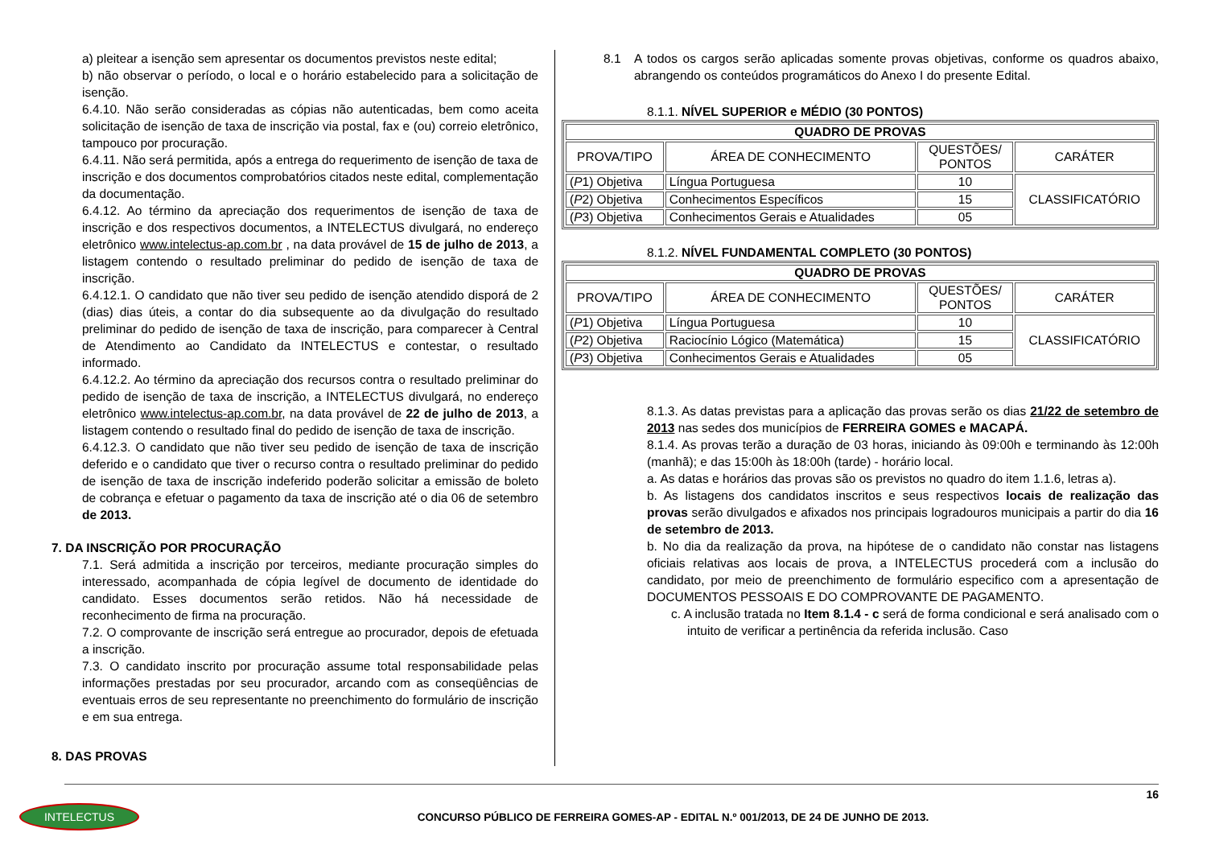a) pleitear a isenção sem apresentar os documentos previstos neste edital;
b) não observar o período, o local e o horário estabelecido para a solicitação de isenção.
6.4.10. Não serão consideradas as cópias não autenticadas, bem como aceita solicitação de isenção de taxa de inscrição via postal, fax e (ou) correio eletrônico, tampouco por procuração.
6.4.11. Não será permitida, após a entrega do requerimento de isenção de taxa de inscrição e dos documentos comprobatórios citados neste edital, complementação da documentação.
6.4.12. Ao término da apreciação dos requerimentos de isenção de taxa de inscrição e dos respectivos documentos, a INTELECTUS divulgará, no endereço eletrônico www.intelectus-ap.com.br , na data provável de 15 de julho de 2013, a listagem contendo o resultado preliminar do pedido de isenção de taxa de inscrição.
6.4.12.1. O candidato que não tiver seu pedido de isenção atendido disporá de 2 (dias) dias úteis, a contar do dia subsequente ao da divulgação do resultado preliminar do pedido de isenção de taxa de inscrição, para comparecer à Central de Atendimento ao Candidato da INTELECTUS e contestar, o resultado informado.
6.4.12.2. Ao término da apreciação dos recursos contra o resultado preliminar do pedido de isenção de taxa de inscrição, a INTELECTUS divulgará, no endereço eletrônico www.intelectus-ap.com.br, na data provável de 22 de julho de 2013, a listagem contendo o resultado final do pedido de isenção de taxa de inscrição.
6.4.12.3. O candidato que não tiver seu pedido de isenção de taxa de inscrição deferido e o candidato que tiver o recurso contra o resultado preliminar do pedido de isenção de taxa de inscrição indeferido poderão solicitar a emissão de boleto de cobrança e efetuar o pagamento da taxa de inscrição até o dia 06 de setembro de 2013.
7. DA INSCRIÇÃO POR PROCURAÇÃO
7.1. Será admitida a inscrição por terceiros, mediante procuração simples do interessado, acompanhada de cópia legível de documento de identidade do candidato. Esses documentos serão retidos. Não há necessidade de reconhecimento de firma na procuração.
7.2. O comprovante de inscrição será entregue ao procurador, depois de efetuada a inscrição.
7.3. O candidato inscrito por procuração assume total responsabilidade pelas informações prestadas por seu procurador, arcando com as conseqüências de eventuais erros de seu representante no preenchimento do formulário de inscrição e em sua entrega.
8. DAS PROVAS
8.1 A todos os cargos serão aplicadas somente provas objetivas, conforme os quadros abaixo, abrangendo os conteúdos programáticos do Anexo I do presente Edital.
8.1.1. NÍVEL SUPERIOR e MÉDIO (30 PONTOS)
| QUADRO DE PROVAS | | | |
| --- | --- | --- | --- |
| PROVA/TIPO | ÁREA DE CONHECIMENTO | QUESTÕES/ PONTOS | CARÁTER |
| ( P 1) Objetiva | Língua Portuguesa | 10 | CLASSIFICATÓRIO |
| ( P 2) Objetiva | Conhecimentos Específicos | 15 | |
| ( P 3) Objetiva | Conhecimentos Gerais e Atualidades | 05 | |
8.1.2. NÍVEL FUNDAMENTAL COMPLETO (30 PONTOS)
| QUADRO DE PROVAS | | | |
| --- | --- | --- | --- |
| PROVA/TIPO | ÁREA DE CONHECIMENTO | QUESTÕES/ PONTOS | CARÁTER |
| ( P 1) Objetiva | Língua Portuguesa | 10 | CLASSIFICATÓRIO |
| ( P 2) Objetiva | Raciocínio Lógico (Matemática) | 15 | |
| ( P 3) Objetiva | Conhecimentos Gerais e Atualidades | 05 | |
8.1.3. As datas previstas para a aplicação das provas serão os dias 21/22 de setembro de 2013 nas sedes dos municípios de FERREIRA GOMES e MACAPÁ.
8.1.4. As provas terão a duração de 03 horas, iniciando às 09:00h e terminando às 12:00h (manhã); e das 15:00h às 18:00h (tarde) - horário local.
a. As datas e horários das provas são os previstos no quadro do item 1.1.6, letras a).
b. As listagens dos candidatos inscritos e seus respectivos locais de realização das provas serão divulgados e afixados nos principais logradouros municipais a partir do dia 16 de setembro de 2013.
b. No dia da realização da prova, na hipótese de o candidato não constar nas listagens oficiais relativas aos locais de prova, a INTELECTUS procederá com a inclusão do candidato, por meio de preenchimento de formulário especifico com a apresentação de DOCUMENTOS PESSOAIS E DO COMPROVANTE DE PAGAMENTO.
c. A inclusão tratada no Item 8.1.4 - c será de forma condicional e será analisado com o intuito de verificar a pertinência da referida inclusão. Caso
16
INTELECTUS
CONCURSO PÚBLICO DE FERREIRA GOMES-AP - EDITAL N.º 001/2013, DE 24 DE JUNHO DE 2013.